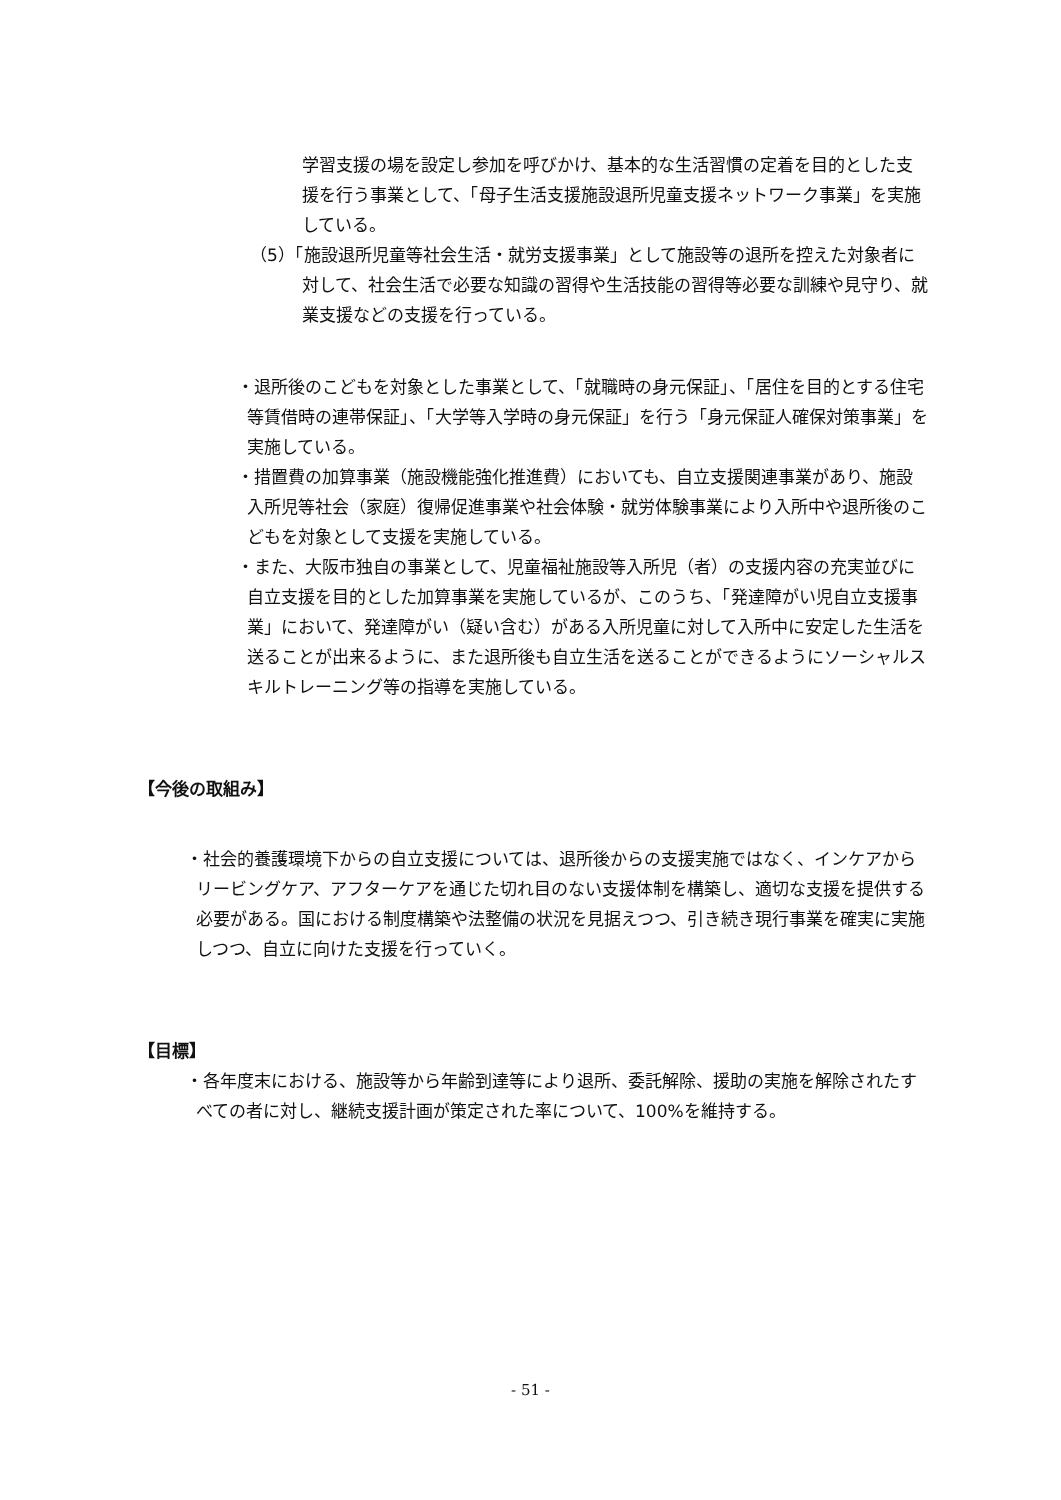学習支援の場を設定し参加を呼びかけ、基本的な生活習慣の定着を目的とした支援を行う事業として、「母子生活支援施設退所児童支援ネットワーク事業」を実施している。
（5）「施設退所児童等社会生活・就労支援事業」として施設等の退所を控えた対象者に対して、社会生活で必要な知識の習得や生活技能の習得等必要な訓練や見守り、就業支援などの支援を行っている。
・退所後のこどもを対象とした事業として、「就職時の身元保証」、「居住を目的とする住宅等賃借時の連帯保証」、「大学等入学時の身元保証」を行う「身元保証人確保対策事業」を実施している。
・措置費の加算事業（施設機能強化推進費）においても、自立支援関連事業があり、施設入所児等社会（家庭）復帰促進事業や社会体験・就労体験事業により入所中や退所後のこどもを対象として支援を実施している。
・また、大阪市独自の事業として、児童福祉施設等入所児（者）の支援内容の充実並びに自立支援を目的とした加算事業を実施しているが、このうち、「発達障がい児自立支援事業」において、発達障がい（疑い含む）がある入所児童に対して入所中に安定した生活を送ることが出来るように、また退所後も自立生活を送ることができるようにソーシャルスキルトレーニング等の指導を実施している。
【今後の取組み】
・社会的養護環境下からの自立支援については、退所後からの支援実施ではなく、インケアからリービングケア、アフターケアを通じた切れ目のない支援体制を構築し、適切な支援を提供する必要がある。国における制度構築や法整備の状況を見据えつつ、引き続き現行事業を確実に実施しつつ、自立に向けた支援を行っていく。
【目標】
・各年度末における、施設等から年齢到達等により退所、委託解除、援助の実施を解除されたすべての者に対し、継続支援計画が策定された率について、100%を維持する。
- 51 -